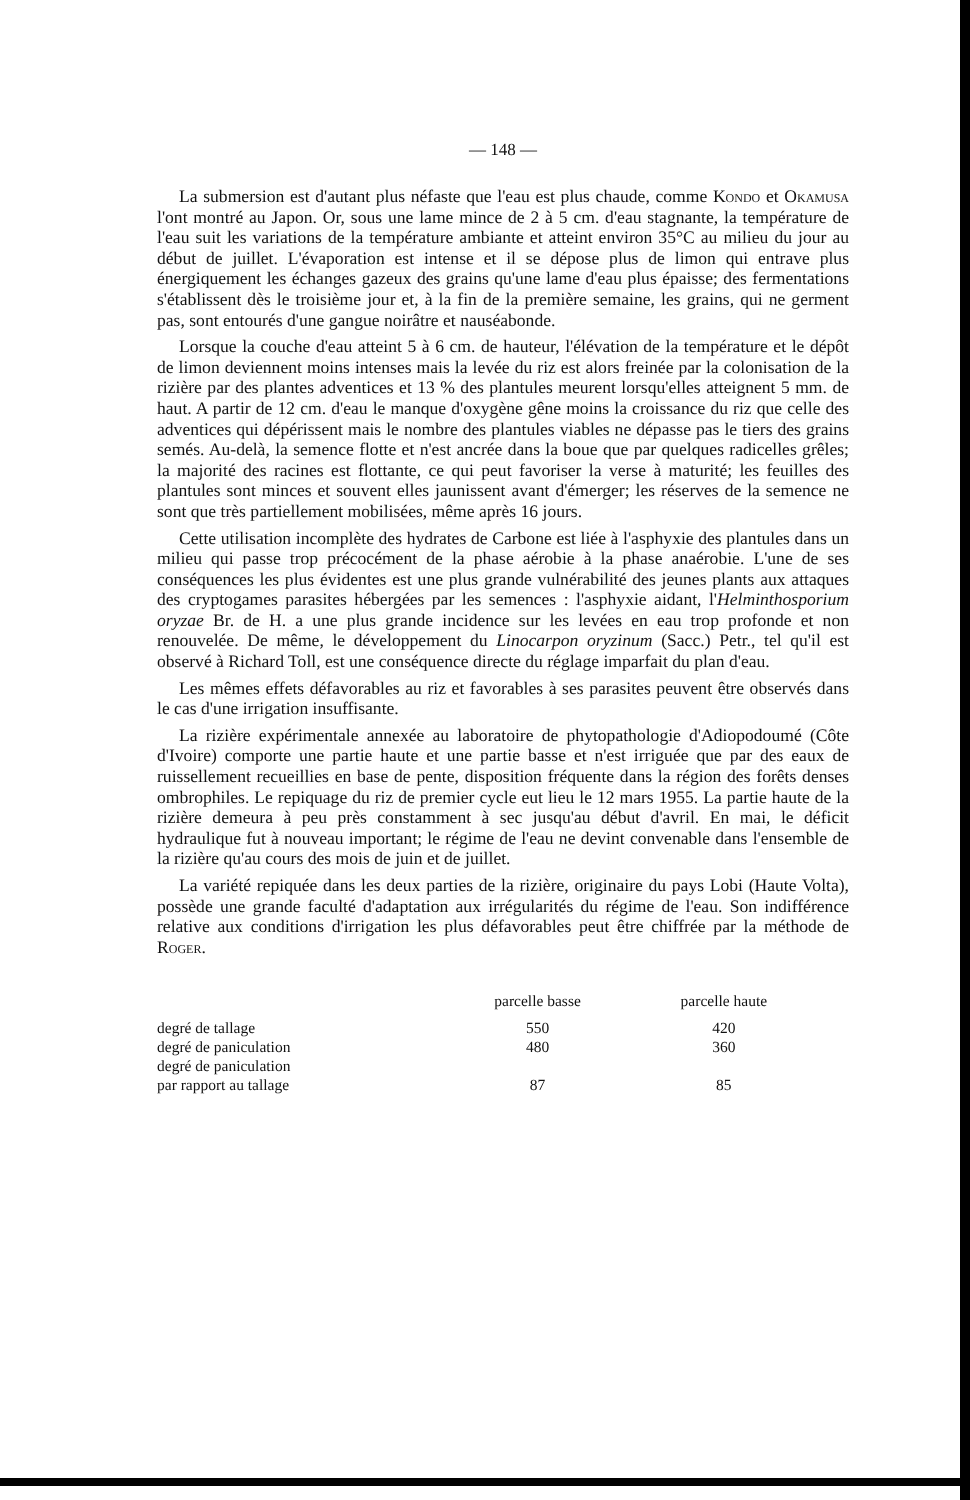— 148 —
La submersion est d'autant plus néfaste que l'eau est plus chaude, comme Kondo et Okamusa l'ont montré au Japon. Or, sous une lame mince de 2 à 5 cm. d'eau stagnante, la température de l'eau suit les variations de la température ambiante et atteint environ 35°C au milieu du jour au début de juillet. L'évaporation est intense et il se dépose plus de limon qui entrave plus énergiquement les échanges gazeux des grains qu'une lame d'eau plus épaisse; des fermentations s'établissent dès le troisième jour et, à la fin de la première semaine, les grains, qui ne germent pas, sont entourés d'une gangue noirâtre et nauséabonde.
Lorsque la couche d'eau atteint 5 à 6 cm. de hauteur, l'élévation de la température et le dépôt de limon deviennent moins intenses mais la levée du riz est alors freinée par la colonisation de la rizière par des plantes adventices et 13 % des plantules meurent lorsqu'elles atteignent 5 mm. de haut. A partir de 12 cm. d'eau le manque d'oxygène gêne moins la croissance du riz que celle des adventices qui dépérissent mais le nombre des plantules viables ne dépasse pas le tiers des grains semés. Au-delà, la semence flotte et n'est ancrée dans la boue que par quelques radicelles grêles; la majorité des racines est flottante, ce qui peut favoriser la verse à maturité; les feuilles des plantules sont minces et souvent elles jaunissent avant d'émerger; les réserves de la semence ne sont que très partiellement mobilisées, même après 16 jours.
Cette utilisation incomplète des hydrates de Carbone est liée à l'asphyxie des plantules dans un milieu qui passe trop précocément de la phase aérobie à la phase anaérobie. L'une de ses conséquences les plus évidentes est une plus grande vulnérabilité des jeunes plants aux attaques des cryptogames parasites hébergées par les semences : l'asphyxie aidant, l'Helminthosporium oryzae Br. de H. a une plus grande incidence sur les levées en eau trop profonde et non renouvelée. De même, le développement du Linocarpon oryzinum (Sacc.) Petr., tel qu'il est observé à Richard Toll, est une conséquence directe du réglage imparfait du plan d'eau.
Les mêmes effets défavorables au riz et favorables à ses parasites peuvent être observés dans le cas d'une irrigation insuffisante.
La rizière expérimentale annexée au laboratoire de phytopathologie d'Adiopodoumé (Côte d'Ivoire) comporte une partie haute et une partie basse et n'est irriguée que par des eaux de ruissellement recueillies en base de pente, disposition fréquente dans la région des forêts denses ombrophiles. Le repiquage du riz de premier cycle eut lieu le 12 mars 1955. La partie haute de la rizière demeura à peu près constamment à sec jusqu'au début d'avril. En mai, le déficit hydraulique fut à nouveau important; le régime de l'eau ne devint convenable dans l'ensemble de la rizière qu'au cours des mois de juin et de juillet.
La variété repiquée dans les deux parties de la rizière, originaire du pays Lobi (Haute Volta), possède une grande faculté d'adaptation aux irrégularités du régime de l'eau. Son indifférence relative aux conditions d'irrigation les plus défavorables peut être chiffrée par la méthode de Roger.
| | parcelle basse | parcelle haute |
| --- | --- | --- |
| degré de tallage | 550 | 420 |
| degré de paniculation | 480 | 360 |
| degré de paniculation par rapport au tallage | 87 | 85 |